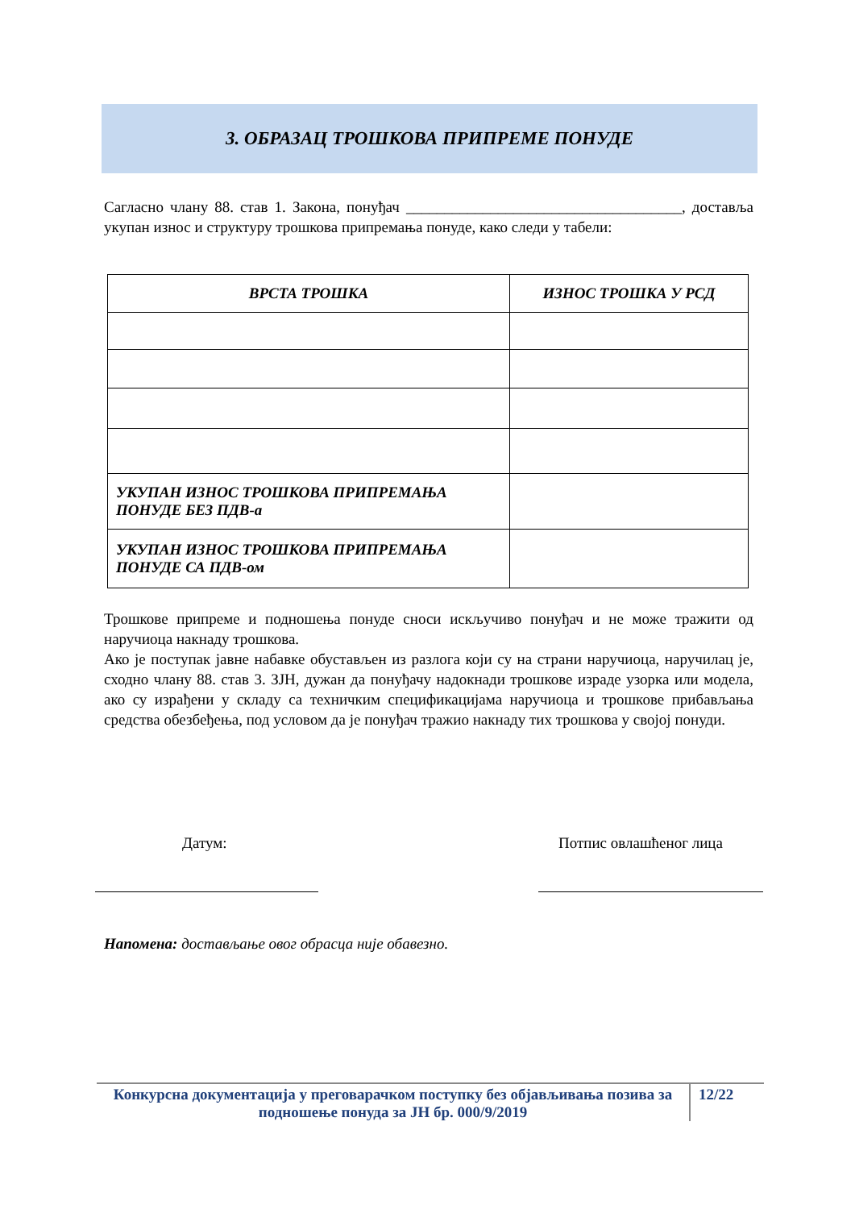3. ОБРАЗАЦ ТРОШКОВА ПРИПРЕМЕ ПОНУДЕ
Сагласно члану 88. став 1. Закона, понуђач ____________________________________, достављa укупан износ и структуру трошкова припремања понуде, како следи у табели:
| ВРСТА ТРОШКА | ИЗНОС ТРОШКА У РСД |
| --- | --- |
| УКУПАН ИЗНОС ТРОШКОВА ПРИПРЕМАЊА ПОНУДЕ БЕЗ ПДВ-а | |
| УКУПАН ИЗНОС ТРОШКОВА ПРИПРЕМАЊА ПОНУДЕ СА ПДВ-ом | |
Трошкове припреме и подношења понуде сноси искључиво понуђач и не може тражити од наручиоца накнаду трошкова.
Ако је поступак јавне набавке обустављен из разлога који су на страни наручиоца, наручилац је, сходно члану 88. став 3. ЗЈН, дужан да понуђачу надокнади трошкове израде узорка или модела, ако су израђени у складу са техничким спецификацијама наручиоца и трошкове прибављања средства обезбеђења, под условом да је понуђач тражио накнаду тих трошкова у својој понуди.
Датум: Потпис овлашћеног лица
Напомена: достављање овог обрасца није обавезно.
Конкурсна документација у преговарачком поступку без објављивања позива за подношење понуда за ЈН бр. 000/9/2019
12/22